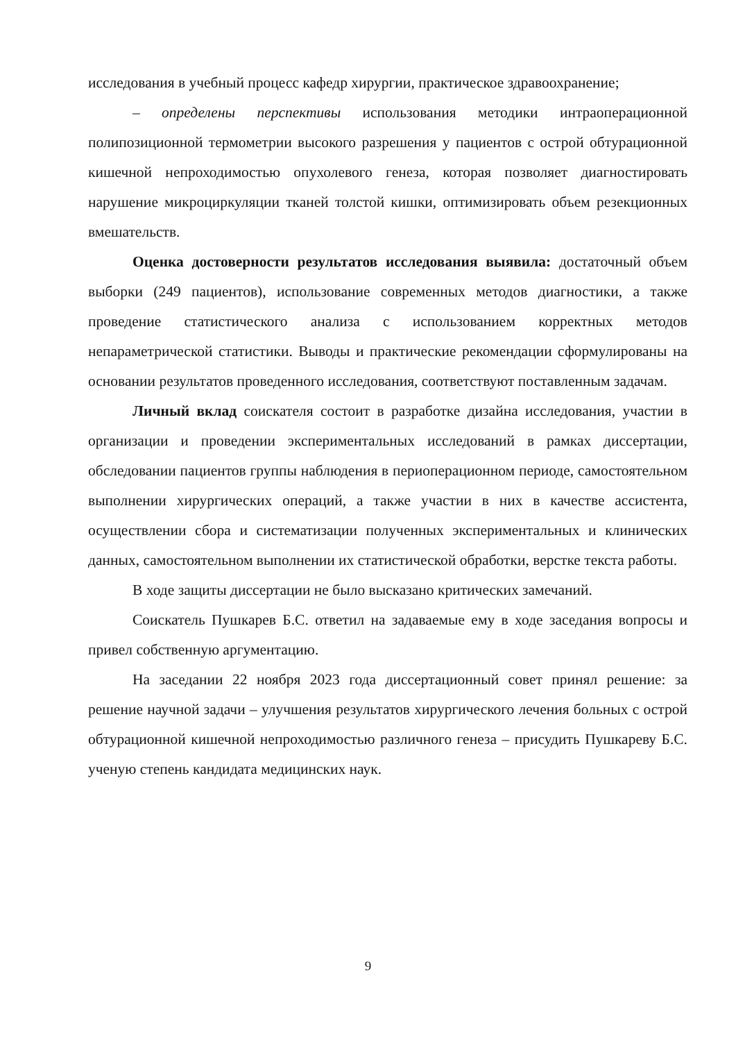исследования в учебный процесс кафедр хирургии, практическое здравоохранение;
– определены перспективы использования методики интраоперационной полипозиционной термометрии высокого разрешения у пациентов с острой обтурационной кишечной непроходимостью опухолевого генеза, которая позволяет диагностировать нарушение микроциркуляции тканей толстой кишки, оптимизировать объем резекционных вмешательств.
Оценка достоверности результатов исследования выявила: достаточный объем выборки (249 пациентов), использование современных методов диагностики, а также проведение статистического анализа с использованием корректных методов непараметрической статистики. Выводы и практические рекомендации сформулированы на основании результатов проведенного исследования, соответствуют поставленным задачам.
Личный вклад соискателя состоит в разработке дизайна исследования, участии в организации и проведении экспериментальных исследований в рамках диссертации, обследовании пациентов группы наблюдения в периоперационном периоде, самостоятельном выполнении хирургических операций, а также участии в них в качестве ассистента, осуществлении сбора и систематизации полученных экспериментальных и клинических данных, самостоятельном выполнении их статистической обработки, верстке текста работы.
В ходе защиты диссертации не было высказано критических замечаний.
Соискатель Пушкарев Б.С. ответил на задаваемые ему в ходе заседания вопросы и привел собственную аргументацию.
На заседании 22 ноября 2023 года диссертационный совет принял решение: за решение научной задачи – улучшения результатов хирургического лечения больных с острой обтурационной кишечной непроходимостью различного генеза – присудить Пушкареву Б.С. ученую степень кандидата медицинских наук.
9